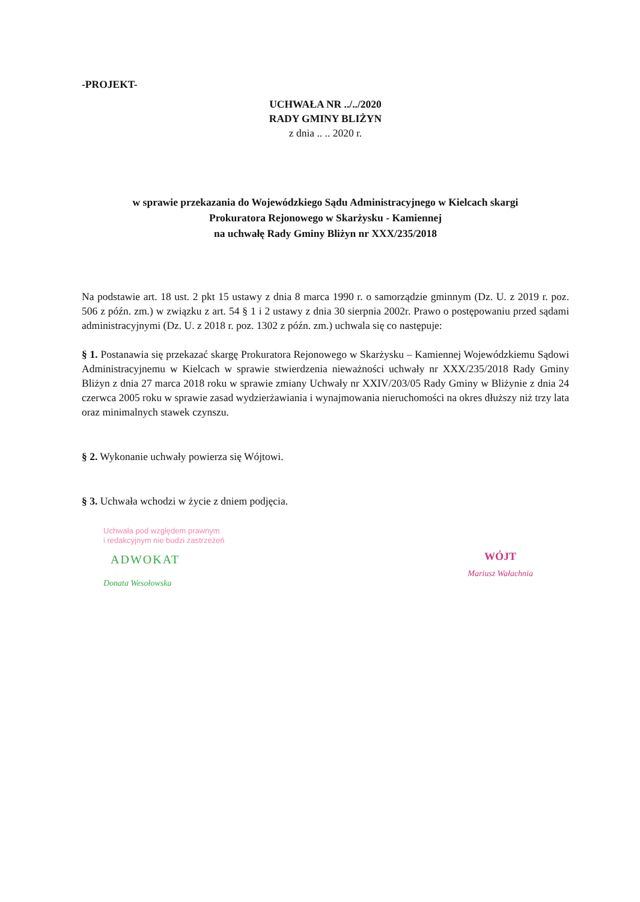-PROJEKT-
UCHWAŁA NR ../../2020
RADY GMINY BLIŻYN
z dnia .. .. 2020 r.
w sprawie przekazania do Wojewódzkiego Sądu Administracyjnego w Kielcach skargi
Prokuratora Rejonowego w Skarżysku - Kamiennej
na uchwałę Rady Gminy Bliżyn nr XXX/235/2018
Na podstawie art. 18 ust. 2 pkt 15 ustawy z dnia 8 marca 1990 r. o samorządzie gminnym (Dz. U. z 2019 r. poz. 506 z późn. zm.) w związku z art. 54 § 1 i 2 ustawy z dnia 30 sierpnia 2002r. Prawo o postępowaniu przed sądami administracyjnymi (Dz. U. z 2018 r. poz. 1302 z późn. zm.) uchwala się co następuje:
§ 1. Postanawia się przekazać skargę Prokuratora Rejonowego w Skarżysku – Kamiennej Wojewódzkiemu Sądowi Administracyjnemu w Kielcach w sprawie stwierdzenia nieważności uchwały nr XXX/235/2018 Rady Gminy Bliżyn z dnia 27 marca 2018 roku w sprawie zmiany Uchwały nr XXIV/203/05 Rady Gminy w Bliżynie z dnia 24 czerwca 2005 roku w sprawie zasad wydzierżawiania i wynajmowania nieruchomości na okres dłuższy niż trzy lata oraz minimalnych stawek czynszu.
§ 2. Wykonanie uchwały powierza się Wójtowi.
§ 3. Uchwała wchodzi w życie z dniem podjęcia.
Uchwała pod względem prawnym
i redakcyjnym nie budzi zastrzeżeń
ADWOKAT
Donata Wesołowska
WÓJT
Mariusz Wałachnia